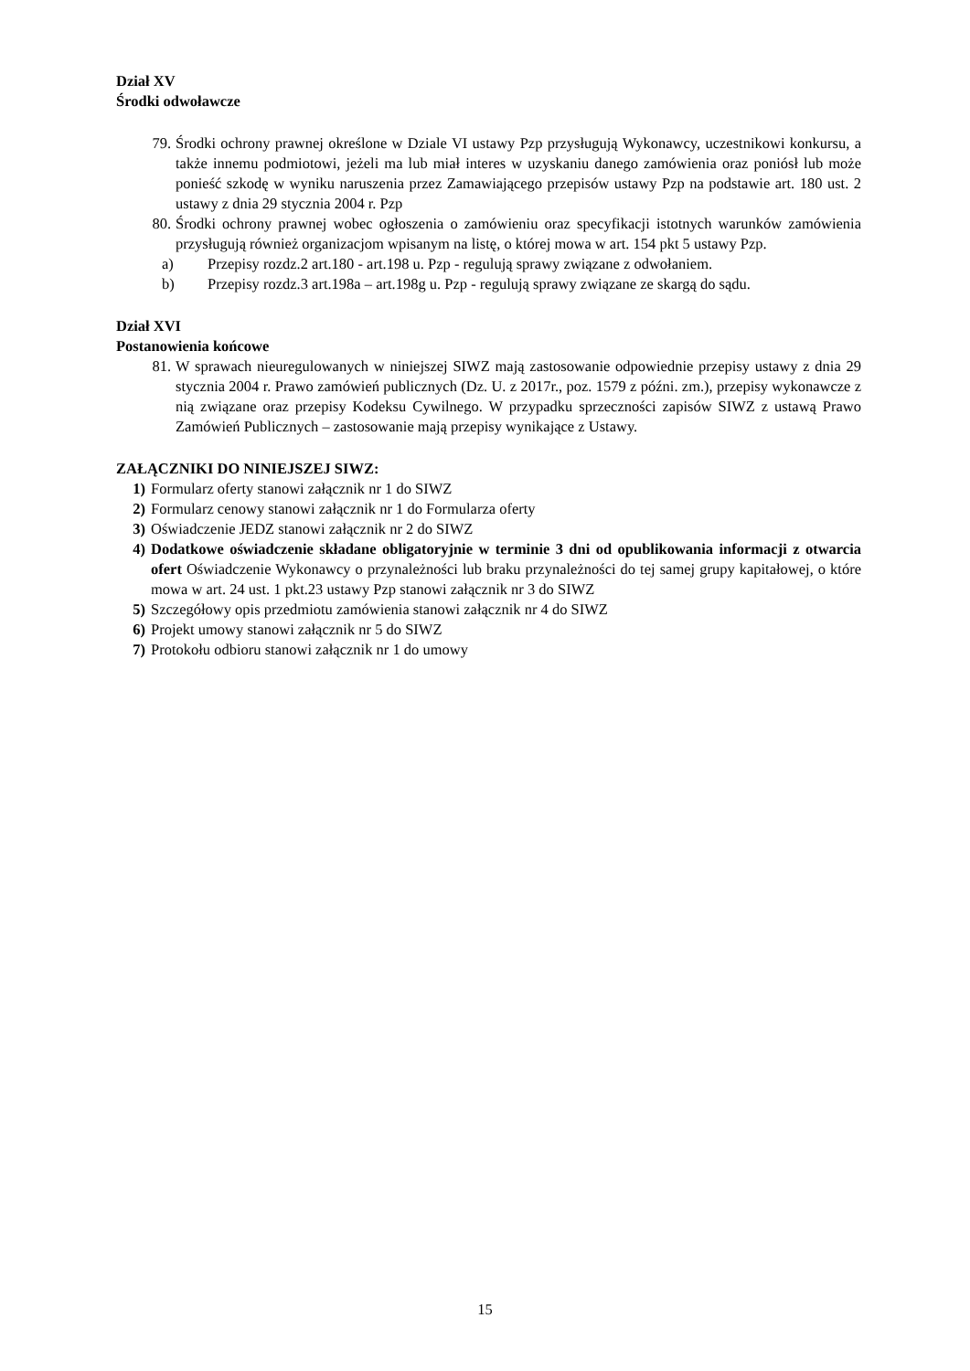Dział XV
Środki odwoławcze
79. Środki ochrony prawnej określone w Dziale VI ustawy Pzp przysługują Wykonawcy, uczestnikowi konkursu, a także innemu podmiotowi, jeżeli ma lub miał interes w uzyskaniu danego zamówienia oraz poniósł lub może ponieść szkodę w wyniku naruszenia przez Zamawiającego przepisów ustawy Pzp na podstawie art. 180 ust. 2 ustawy z dnia 29 stycznia 2004 r. Pzp
80. Środki ochrony prawnej wobec ogłoszenia o zamówieniu oraz specyfikacji istotnych warunków zamówienia przysługują również organizacjom wpisanym na listę, o której mowa w art. 154 pkt 5 ustawy Pzp.
a) Przepisy rozdz.2 art.180 - art.198 u. Pzp - regulują sprawy związane z odwołaniem.
b) Przepisy rozdz.3 art.198a – art.198g u. Pzp - regulują sprawy związane ze skargą do sądu.
Dział XVI
Postanowienia końcowe
81. W sprawach nieuregulowanych w niniejszej SIWZ mają zastosowanie odpowiednie przepisy ustawy z dnia 29 stycznia 2004 r. Prawo zamówień publicznych (Dz. U. z 2017r., poz. 1579 z późni. zm.), przepisy wykonawcze z nią związane oraz przepisy Kodeksu Cywilnego. W przypadku sprzeczności zapisów SIWZ z ustawą Prawo Zamówień Publicznych – zastosowanie mają przepisy wynikające z Ustawy.
ZAŁĄCZNIKI DO NINIEJSZEJ SIWZ:
1) Formularz oferty stanowi załącznik nr 1 do SIWZ
2) Formularz cenowy stanowi załącznik nr 1 do Formularza oferty
3) Oświadczenie JEDZ stanowi załącznik nr 2 do SIWZ
4) Dodatkowe oświadczenie składane obligatoryjnie w terminie 3 dni od opublikowania informacji z otwarcia ofert Oświadczenie Wykonawcy o przynależności lub braku przynależności do tej samej grupy kapitałowej, o które mowa w art. 24 ust. 1 pkt.23 ustawy Pzp stanowi załącznik nr 3 do SIWZ
5) Szczegółowy opis przedmiotu zamówienia stanowi załącznik nr 4 do SIWZ
6) Projekt umowy stanowi załącznik nr 5 do SIWZ
7) Protokołu odbioru stanowi załącznik nr 1 do umowy
15